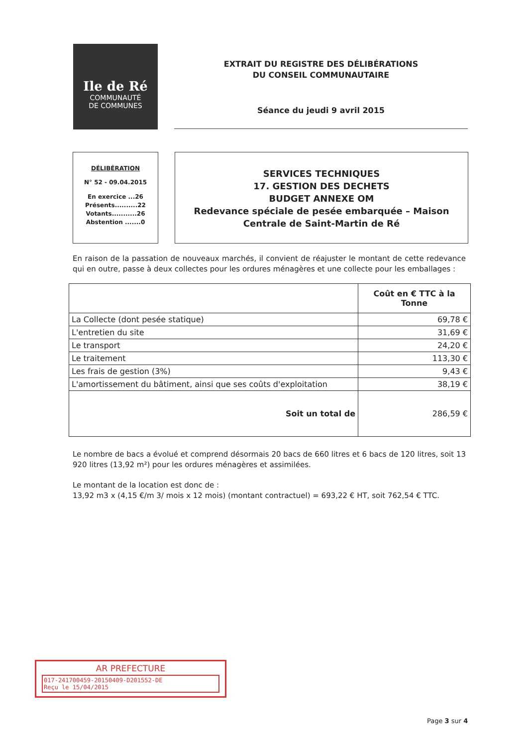Ile de Ré
COMMUNAUTÉ
DE COMMUNES
EXTRAIT DU REGISTRE DES DÉLIBÉRATIONS
DU CONSEIL COMMUNAUTAIRE
Séance du jeudi 9 avril 2015
DÉLIBÉRATION
N° 52 - 09.04.2015
En exercice ...26
Présents..........22
Votants...........26
Abstention .......0
SERVICES TECHNIQUES
17. GESTION DES DECHETS
BUDGET ANNEXE OM
Redevance spéciale de pesée embarquée – Maison Centrale de Saint-Martin de Ré
En raison de la passation de nouveaux marchés, il convient de réajuster le montant de cette redevance qui en outre, passe à deux collectes pour les ordures ménagères et une collecte pour les emballages :
| | Coût en € TTC à la Tonne |
| --- | --- |
| La Collecte (dont pesée statique) | 69,78 € |
| L'entretien du site | 31,69 € |
| Le transport | 24,20 € |
| Le traitement | 113,30 € |
| Les frais de gestion (3%) | 9,43 € |
| L'amortissement du bâtiment, ainsi que ses coûts d'exploitation | 38,19 € |
| Soit un total de | 286,59 € |
Le nombre de bacs a évolué et comprend désormais 20 bacs de 660 litres et 6 bacs de 120 litres, soit 13 920 litres (13,92 m²) pour les ordures ménagères et assimilées.
Le montant de la location est donc de :
13,92 m3 x (4,15 €/m 3/ mois x 12 mois) (montant contractuel) = 693,22 € HT, soit 762,54 € TTC.
AR PREFECTURE
017-241700459-20150409-D201552-DE
Reçu le 15/04/2015
Page 3 sur 4